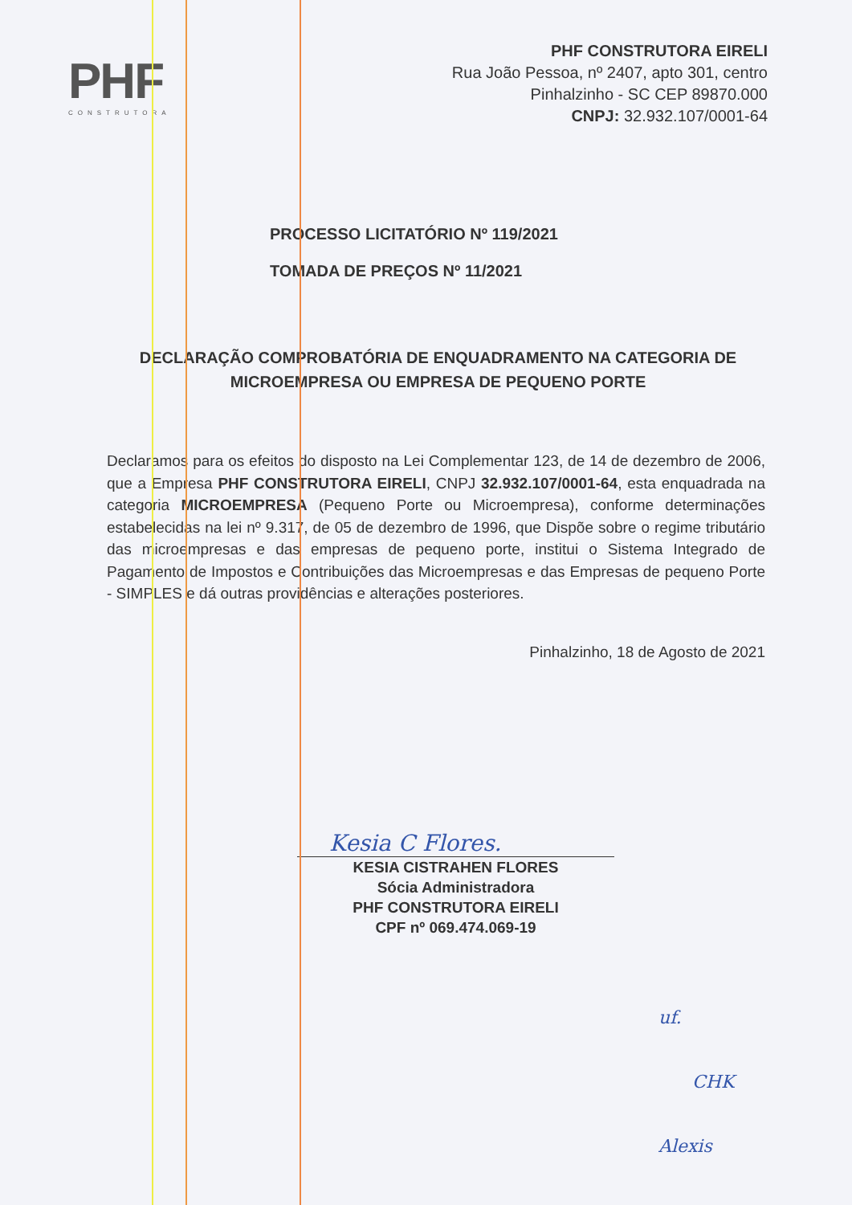PHF
CONSTRUTORA
PHF CONSTRUTORA EIRELI
Rua João Pessoa, nº 2407, apto 301, centro
Pinhalzinho - SC CEP 89870.000
CNPJ: 32.932.107/0001-64
PROCESSO LICITATÓRIO Nº 119/2021
TOMADA DE PREÇOS Nº 11/2021
DECLARAÇÃO COMPROBATÓRIA DE ENQUADRAMENTO NA CATEGORIA DE MICROEMPRESA OU EMPRESA DE PEQUENO PORTE
Declaramos para os efeitos do disposto na Lei Complementar 123, de 14 de dezembro de 2006, que a Empresa PHF CONSTRUTORA EIRELI, CNPJ 32.932.107/0001-64, esta enquadrada na categoria MICROEMPRESA (Pequeno Porte ou Microempresa), conforme determinações estabelecidas na lei nº 9.317, de 05 de dezembro de 1996, que Dispõe sobre o regime tributário das microempresas e das empresas de pequeno porte, institui o Sistema Integrado de Pagamento de Impostos e Contribuições das Microempresas e das Empresas de pequeno Porte - SIMPLES e dá outras providências e alterações posteriores.
Pinhalzinho, 18 de Agosto de 2021
Kesia C Flores.
KESIA CISTRAHEN FLORES
Sócia Administradora
PHF CONSTRUTORA EIRELI
CPF nº 069.474.069-19
uf.
CHK
Alexis